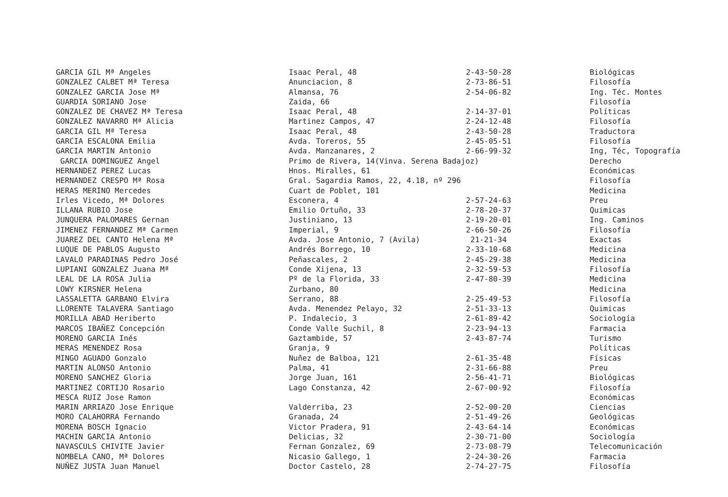| GARCIA GIL Mª Angeles | Isaac Peral, 48 | 2-43-50-28 | Biológicas |
| GONZALEZ CALBET Mª Teresa | Anunciacion, 8 | 2-73-86-51 | Filosofía |
| GONZALEZ GARCIA Jose Mª | Almansa, 76 | 2-54-06-82 | Ing. Téc. Montes |
| GUARDIA SORIANO Jose | Zaida, 66 | | Filosofía |
| GONZALEZ DE CHAVEZ Mª Teresa | Isaac Peral, 48 | 2-14-37-01 | Políticas |
| GONZALEZ NAVARRO Mª Alicia | Martinez Campos, 47 | 2-24-12-48 | Filosofía |
| GARCIA GIL Mª Teresa | Isaac Peral, 48 | 2-43-50-28 | Traductora |
| GARCIA ESCALONA Emilia | Avda. Toreros, 55 | 2-45-05-51 | Filosofía |
| GARCIA MARTIN Antonio | Avda. Manzanares, 2 | 2-66-99-32 | Ing, Téc, Topografía |
| GARCIA DOMINGUEZ Angel | Primo de Rivera, 14(Vinva. Serena Badajoz) | | Derecho |
| HERNANDEZ PEREZ Lucas | Hnos. Miralles, 61 | | Económicas |
| HERNANDEZ CRESPO Mª Rosa | Gral. Sagardia Ramos, 22, 4.18, nº 296 | | Filosofía |
| HERAS MERINO Mercedes | Cuart de Poblet, 101 | | Medicina |
| Irles Vicedo, Mª Dolores | Esconera, 4 | 2-57-24-63 | Preu |
| ILLANA RUBIO Jose | Emilio Ortuño, 33 | 2-78-20-37 | Quimicas |
| JUNQUERA PALOMARES Gernan | Justiniano, 13 | 2-19-20-01 | Ing. Caminos |
| JIMENEZ FERNANDEZ Mª Carmen | Imperial, 9 | 2-66-50-26 | Filosofía |
| JUAREZ DEL CANTO Helena Mª | Avda. Jose Antonio, 7 (Avila) | 21-21-34 | Exactas |
| LUQUE DE PABLOS Augusto | Andrés Borrego, 10 | 2-33-10-68 | Medicina |
| LAVALO PARADINAS Pedro José | Peñascales, 2 | 2-45-29-38 | Medicina |
| LUPIANI GONZALEZ Juana Mª | Conde Xijena, 13 | 2-32-59-53 | Filosofía |
| LEAL DE LA ROSA Julia | Pº de la Florida, 33 | 2-47-80-39 | Medicina |
| LOWY KIRSNER Helena | Zurbano, 80 | | Medicina |
| LASSALETTA GARBANO Elvira | Serrano, 88 | 2-25-49-53 | Filosofía |
| LLORENTE TALAVERA Santiago | Avda. Menendez Pelayo, 32 | 2-51-33-13 | Quimicas |
| MORILLA ABAD Heriberto | P. Indalecio, 3 | 2-61-89-42 | Sociología |
| MARCOS IBAÑEZ Concepción | Conde Valle Suchil, 8 | 2-23-94-13 | Farmacia |
| MORENO GARCIA Inés | Gaztambide, 57 | 2-43-87-74 | Turismo |
| MERAS MENENDEZ Rosa | Granja, 9 | | Políticas |
| MINGO AGUADO Gonzalo | Nuñez de Balboa, 121 | 2-61-35-48 | Físicas |
| MARTIN ALONSO Antonio | Palma, 41 | 2-31-66-88 | Preu |
| MORENO SANCHEZ Gloria | Jorge Juan, 161 | 2-56-41-71 | Biológicas |
| MARTINEZ CORTIJO Rosario | Lago Constanza, 42 | 2-67-00-92 | Filosofía |
| MESCA RUIZ Jose Ramon | | | Económicas |
| MARIN ARRIAZO Jose Enrique | Valderriba, 23 | 2-52-00-20 | Ciencias |
| MORO CALAHORRA Fernando | Granada, 24 | 2-51-49-26 | Geológicas |
| MORENA BOSCH Ignacio | Victor Pradera, 91 | 2-43-64-14 | Económicas |
| MACHIN GARCIA Antonio | Delicias, 32 | 2-30-71-00 | Sociología |
| NAVASCULS CHIVITE Javier | Fernan Gonzalez, 69 | 2-73-08-79 | Telecomunicación |
| NOMBELA CANO, Mª Dolores | Nicasio Gallego, 1 | 2-24-30-26 | Farmacia |
| NUÑEZ JUSTA Juan Manuel | Doctor Castelo, 28 | 2-74-27-75 | Filosofía |